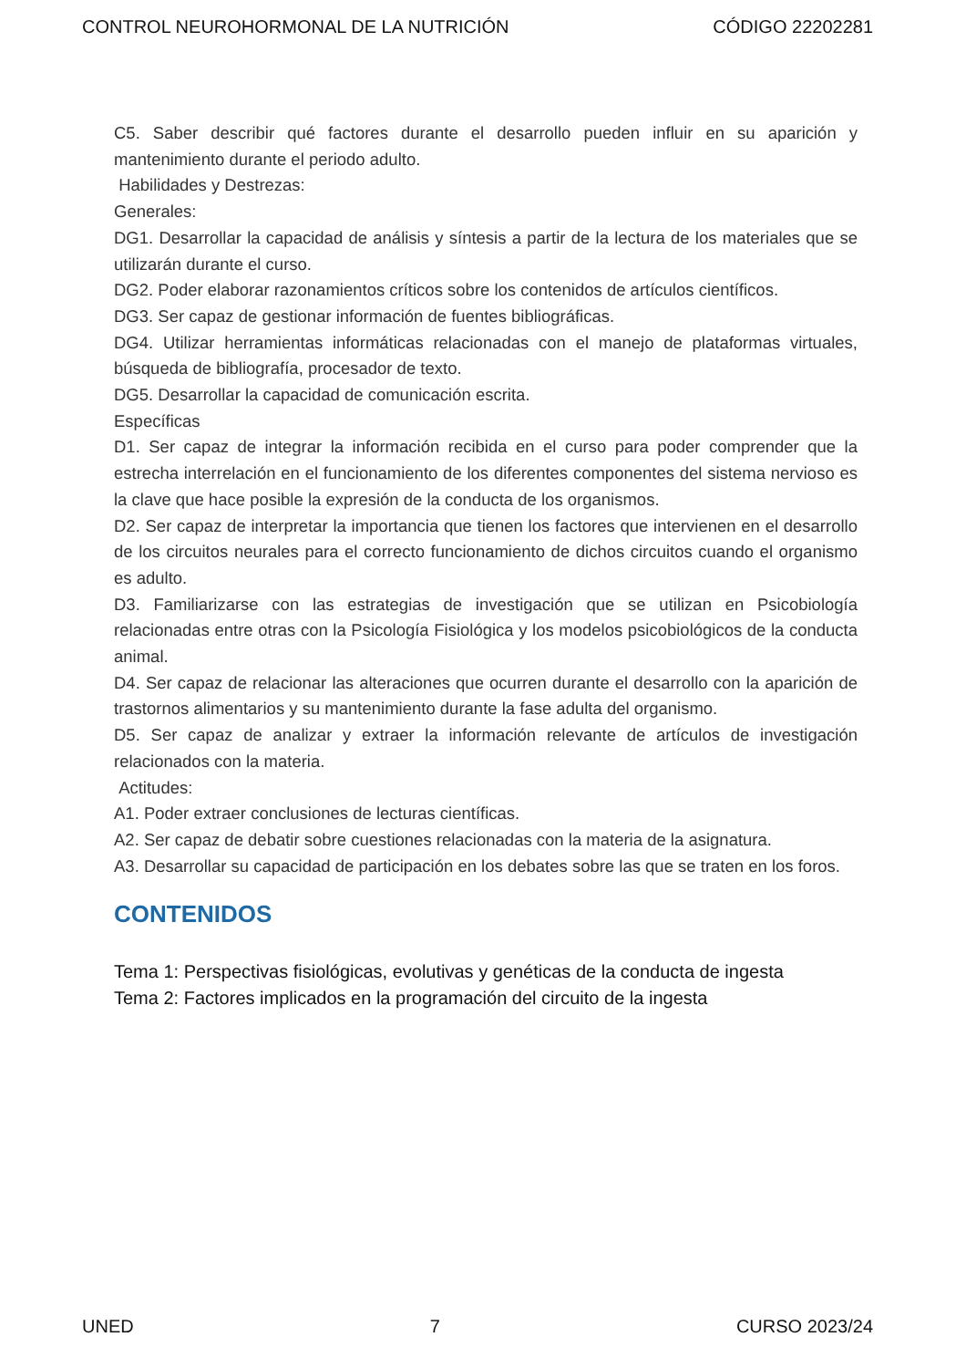CONTROL NEUROHORMONAL DE LA NUTRICIÓN CÓDIGO 22202281
C5. Saber describir qué factores durante el desarrollo pueden influir en su aparición y mantenimiento durante el periodo adulto.
Habilidades y Destrezas:
Generales:
DG1. Desarrollar la capacidad de análisis y síntesis a partir de la lectura de los materiales que se utilizarán durante el curso.
DG2. Poder elaborar razonamientos críticos sobre los contenidos de artículos científicos.
DG3. Ser capaz de gestionar información de fuentes bibliográficas.
DG4. Utilizar herramientas informáticas relacionadas con el manejo de plataformas virtuales, búsqueda de bibliografía, procesador de texto.
DG5. Desarrollar la capacidad de comunicación escrita.
Específicas
D1. Ser capaz de integrar la información recibida en el curso para poder comprender que la estrecha interrelación en el funcionamiento de los diferentes componentes del sistema nervioso es la clave que hace posible la expresión de la conducta de los organismos.
D2. Ser capaz de interpretar la importancia que tienen los factores que intervienen en el desarrollo de los circuitos neurales para el correcto funcionamiento de dichos circuitos cuando el organismo es adulto.
D3. Familiarizarse con las estrategias de investigación que se utilizan en Psicobiología relacionadas entre otras con la Psicología Fisiológica y los modelos psicobiológicos de la conducta animal.
D4. Ser capaz de relacionar las alteraciones que ocurren durante el desarrollo con la aparición de trastornos alimentarios y su mantenimiento durante la fase adulta del organismo.
D5. Ser capaz de analizar y extraer la información relevante de artículos de investigación relacionados con la materia.
Actitudes:
A1. Poder extraer conclusiones de lecturas científicas.
A2. Ser capaz de debatir sobre cuestiones relacionadas con la materia de la asignatura.
A3. Desarrollar su capacidad de participación en los debates sobre las que se traten en los foros.
CONTENIDOS
Tema 1: Perspectivas fisiológicas, evolutivas y genéticas de la conducta de ingesta
Tema 2: Factores implicados en la programación del circuito de la ingesta
UNED 7 CURSO 2023/24